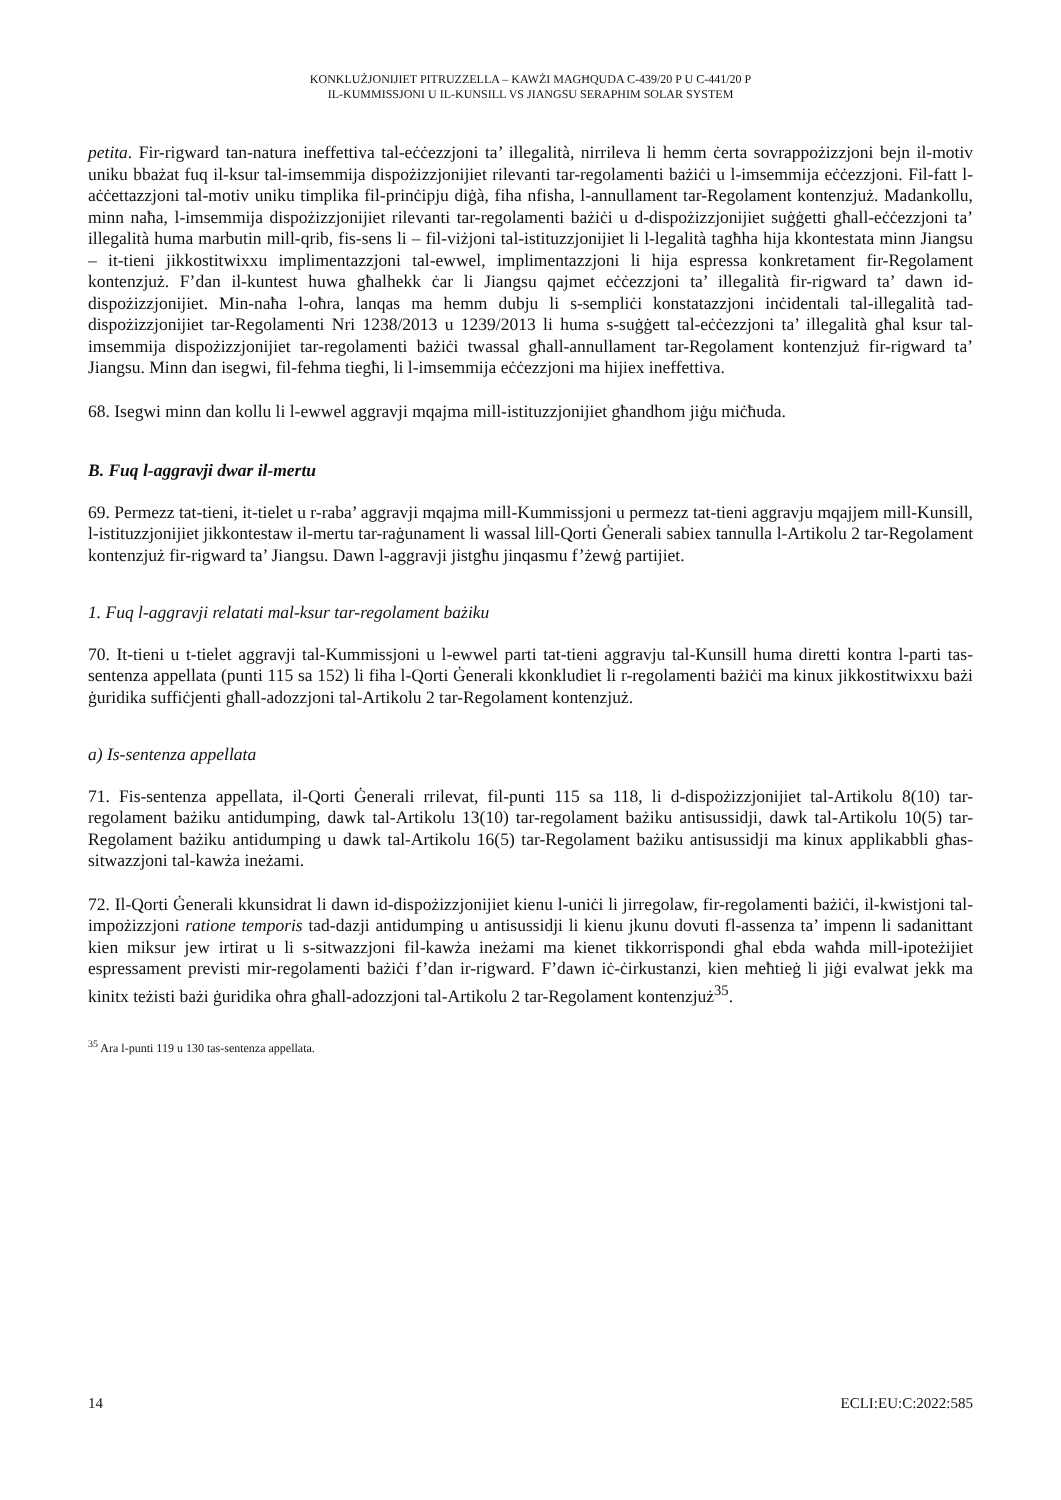KONKLUŻJONIJIET PITRUZZELLA – KAWŻI MAGĦQUDA C-439/20 P U C-441/20 P
IL-KUMMISSJONI U IL-KUNSILL VS JIANGSU SERAPHIM SOLAR SYSTEM
petita. Fir-rigward tan-natura ineffettiva tal-eċċezzjoni ta’ illegalità, nirrileva li hemm ċerta sovrappożizzjoni bejn il-motiv uniku bbażat fuq il-ksur tal-imsemmija dispożizzjonijiet rilevanti tar-regolamenti bażiċi u l-imsemmija eċċezzjoni. Fil-fatt l-aċċettazzjoni tal-motiv uniku timplika fil-prinċipju diġà, fiha nfisha, l-annullament tar-Regolament kontenzjuż. Madankollu, minn naħa, l-imsemmija dispożizzjonijiet rilevanti tar-regolamenti bażiċi u d-dispożizzjonijiet suġġetti għall-eċċezzjoni ta’ illegalità huma marbutin mill-qrib, fis-sens li – fil-viżjoni tal-istituzzjonijiet li l-legalità tagħha hija kkontestata minn Jiangsu – it-tieni jikkostitwixxu implimentazzjoni tal-ewwel, implimentazzjoni li hija espressa konkretament fir-Regolament kontenzjuż. F’dan il-kuntest huwa għalhekk ċar li Jiangsu qajmet eċċezzjoni ta’ illegalità fir-rigward ta’ dawn id-dispożizzjonijiet. Min-naħa l-oħra, lanqas ma hemm dubju li s-sempliċi konstatazzjoni inċidentali tal-illegalità tad-dispożizzjonijiet tar-Regolamenti Nri 1238/2013 u 1239/2013 li huma s-suġġett tal-eċċezzjoni ta’ illegalità għal ksur tal-imsemmija dispożizzjonijiet tar-regolamenti bażiċi twassal għall-annullament tar-Regolament kontenzjuż fir-rigward ta’ Jiangsu. Minn dan isegwi, fil-fehma tiegħi, li l-imsemmija eċċezzjoni ma hijiex ineffettiva.
68. Isegwi minn dan kollu li l-ewwel aggravji mqajma mill-istituzzjonijiet għandhom jiġu miċħuda.
B. Fuq l-aggravji dwar il-mertu
69. Permezz tat-tieni, it-tielet u r-raba’ aggravji mqajma mill-Kummissjoni u permezz tat-tieni aggravju mqajjem mill-Kunsill, l-istituzzjonijiet jikkontestaw il-mertu tar-raġunament li wassal lill-Qorti Ġenerali sabiex tannulla l-Artikolu 2 tar-Regolament kontenzjuż fir-rigward ta’ Jiangsu. Dawn l-aggravji jistgħu jinqasmu f’żewġ partijiet.
1. Fuq l-aggravji relatati mal-ksur tar-regolament bażiku
70. It-tieni u t-tielet aggravji tal-Kummissjoni u l-ewwel parti tat-tieni aggravju tal-Kunsill huma diretti kontra l-parti tas-sentenza appellata (punti 115 sa 152) li fiha l-Qorti Ġenerali kkonkludiet li r-regolamenti bażiċi ma kinux jikkostitwixxu bażi ġuridika suffiċjenti għall-adozzjoni tal-Artikolu 2 tar-Regolament kontenzjuż.
a) Is-sentenza appellata
71. Fis-sentenza appellata, il-Qorti Ġenerali rrilevat, fil-punti 115 sa 118, li d-dispożizzjonijiet tal-Artikolu 8(10) tar-regolament bażiku antidumping, dawk tal-Artikolu 13(10) tar-regolament bażiku antisussidji, dawk tal-Artikolu 10(5) tar-Regolament bażiku antidumping u dawk tal-Artikolu 16(5) tar-Regolament bażiku antisussidji ma kinux applikabbli għas-sitwazzjoni tal-kawża ineżami.
72. Il-Qorti Ġenerali kkunsidrat li dawn id-dispożizzjonijiet kienu l-uniċi li jirregolaw, fir-regolamenti bażiċi, il-kwistjoni tal-impożizzjoni ratione temporis tad-dazji antidumping u antisussidji li kienu jkunu dovuti fl-assenza ta’ impenn li sadanittant kien miksur jew irtirat u li s-sitwazzjoni fil-kawża ineżami ma kienet tikkorrispondi għal ebda waħda mill-ipoteżijiet espressament previsti mir-regolamenti bażiċi f’dan ir-rigward. F’dawn iċ-ċirkustanzi, kien meħtieġ li jiġi evalwat jekk ma kinitx teżisti bażi ġuridika oħra għall-adozzjoni tal-Artikolu 2 tar-Regolament kontenzjuż<sup>35</sup>.
<sup>35</sup> Ara l-punti 119 u 130 tas-sentenza appellata.
14 ECLI:EU:C:2022:585